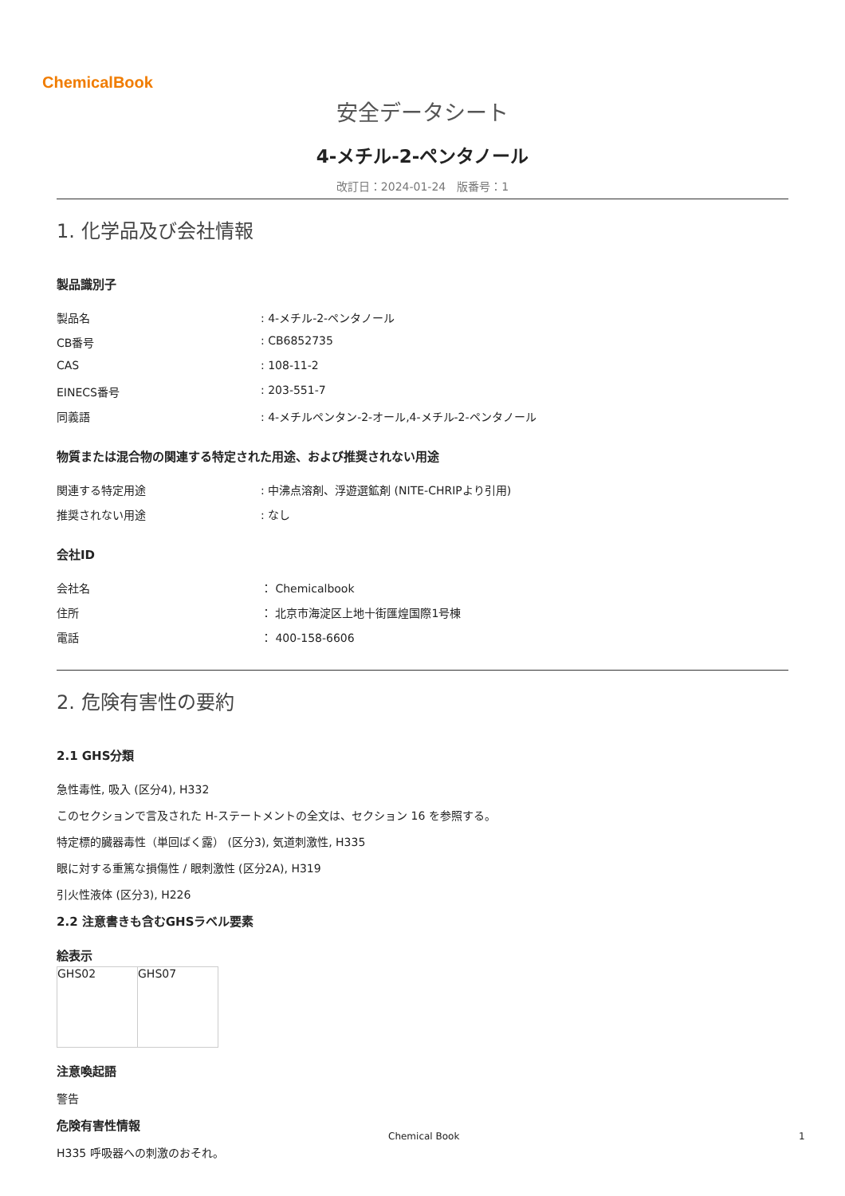ChemicalBook
安全データシート
4-メチル-2-ペンタノール
改訂日：2024-01-24　版番号：1
1. 化学品及び会社情報
製品識別子
| 製品名 | : 4-メチル-2-ペンタノール |
| CB番号 | : CB6852735 |
| CAS | : 108-11-2 |
| EINECS番号 | : 203-551-7 |
| 同義語 | : 4-メチルペンタン-2-オール,4-メチル-2-ペンタノール |
物質または混合物の関連する特定された用途、および推奨されない用途
| 関連する特定用途 | : 中沸点溶剤、浮遊選鉱剤 (NITE-CHRIPより引用) |
| 推奨されない用途 | : なし |
会社ID
| 会社名 | ： Chemicalbook |
| 住所 | ： 北京市海淀区上地十街匯煌国際1号棟 |
| 電話 | ： 400-158-6606 |
2. 危険有害性の要約
2.1 GHS分類
急性毒性, 吸入 (区分4), H332
このセクションで言及された H-ステートメントの全文は、セクション 16 を参照する。
特定標的臓器毒性（単回ばく露） (区分3), 気道刺激性, H335
眼に対する重篤な損傷性 / 眼刺激性 (区分2A), H319
引火性液体 (区分3), H226
2.2 注意書きも含むGHSラベル要素
絵表示
| GHS02 | GHS07 |
注意喚起語
警告
危険有害性情報
H335 呼吸器への刺激のおそれ。
Chemical Book 1